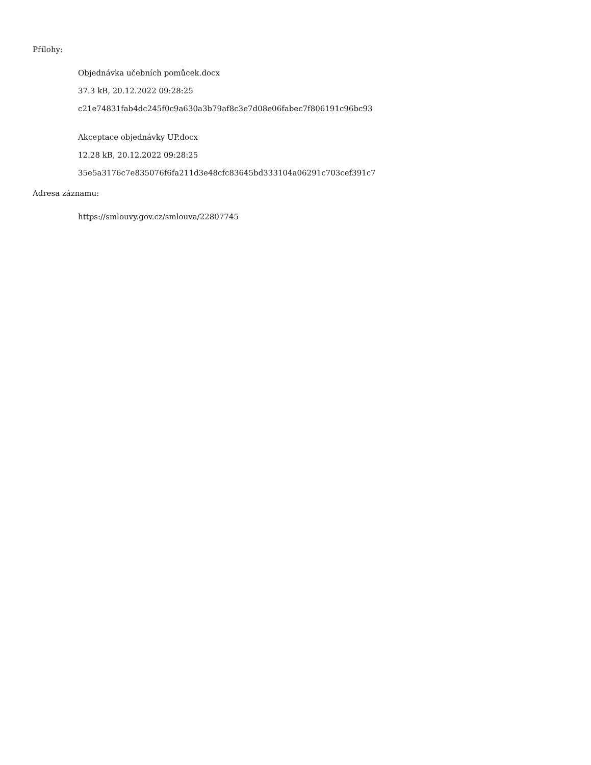Přílohy:
Objednávka učebních pomůcek.docx
37.3 kB, 20.12.2022 09:28:25
c21e74831fab4dc245f0c9a630a3b79af8c3e7d08e06fabec7f806191c96bc93
Akceptace objednávky UP.docx
12.28 kB, 20.12.2022 09:28:25
35e5a3176c7e835076f6fa211d3e48cfc83645bd333104a06291c703cef391c7
Adresa záznamu:
https://smlouvy.gov.cz/smlouva/22807745